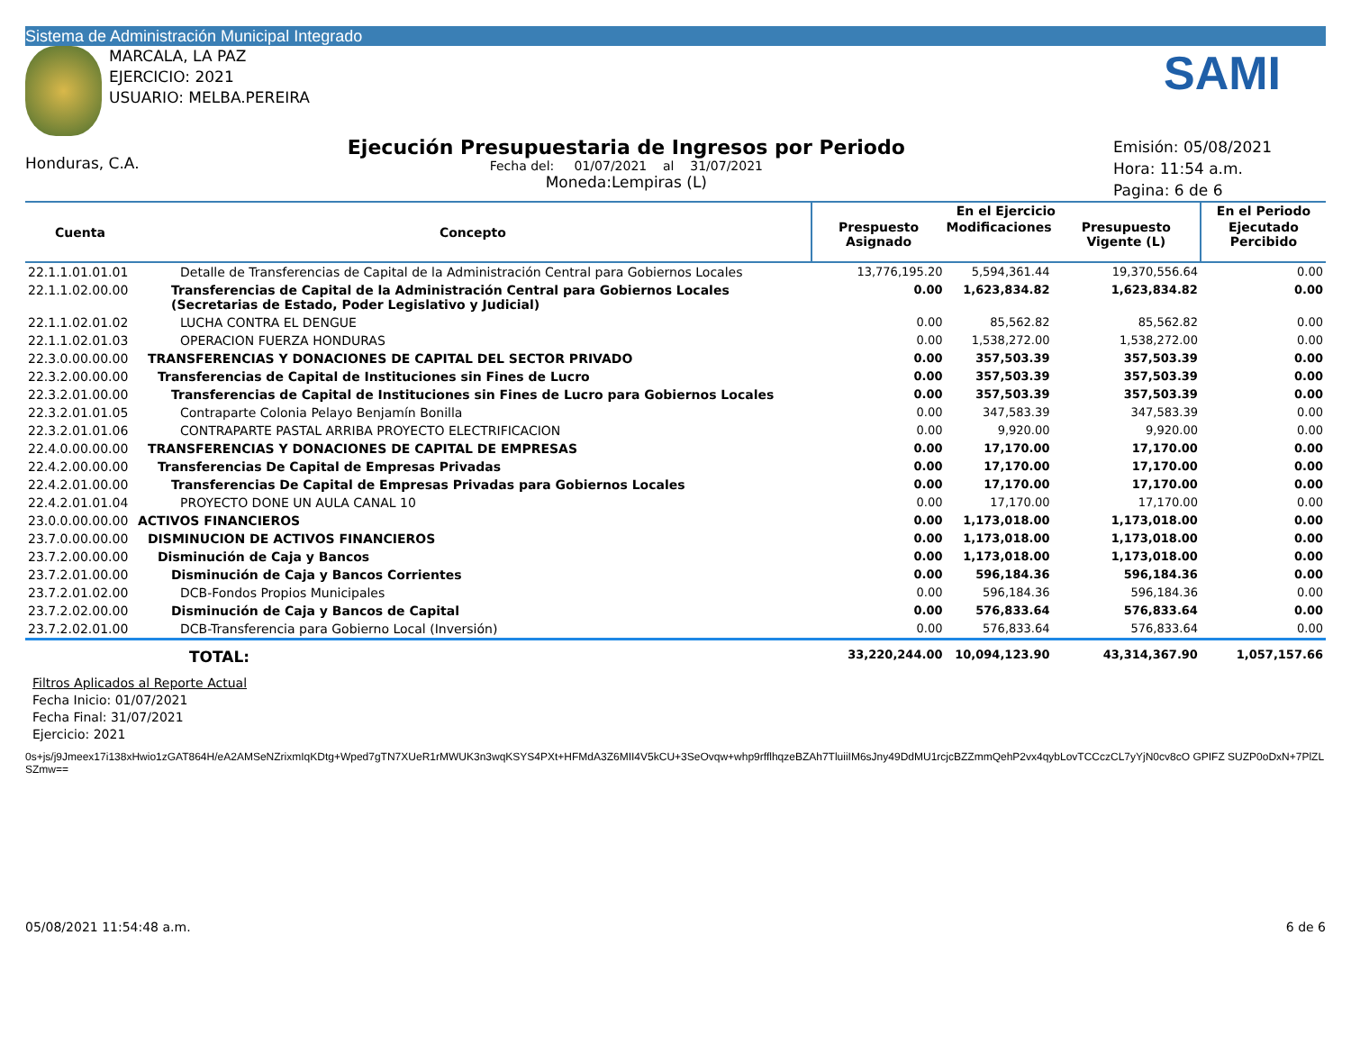Sistema de Administración Municipal Integrado
MARCALA, LA PAZ
EJERCICIO: 2021
USUARIO: MELBA.PEREIRA
SAMI
Honduras, C.A.
Ejecución Presupuestaria de Ingresos por Periodo
Fecha del: 01/07/2021 al 31/07/2021
Moneda:Lempiras (L)
Emisión: 05/08/2021
Hora: 11:54 a.m.
Pagina: 6 de 6
| Cuenta | Concepto | En el Ejercicio | | | En el Periodo |
| --- | --- | --- | --- | --- | --- |
| | | Prespuesto Asignado | Modificaciones | Presupuesto Vigente (L) | Ejecutado Percibido |
| 22.1.1.01.01.01 | Detalle de Transferencias de Capital de la Administración Central para Gobiernos Locales | 13,776,195.20 | 5,594,361.44 | 19,370,556.64 | 0.00 |
| 22.1.1.02.00.00 | Transferencias de Capital de la Administración Central para Gobiernos Locales (Secretarias de Estado, Poder Legislativo y Judicial) | 0.00 | 1,623,834.82 | 1,623,834.82 | 0.00 |
| 22.1.1.02.01.02 | LUCHA CONTRA EL DENGUE | 0.00 | 85,562.82 | 85,562.82 | 0.00 |
| 22.1.1.02.01.03 | OPERACION FUERZA HONDURAS | 0.00 | 1,538,272.00 | 1,538,272.00 | 0.00 |
| 22.3.0.00.00.00 | TRANSFERENCIAS Y DONACIONES DE CAPITAL DEL SECTOR PRIVADO | 0.00 | 357,503.39 | 357,503.39 | 0.00 |
| 22.3.2.00.00.00 | Transferencias de Capital de Instituciones sin Fines de Lucro | 0.00 | 357,503.39 | 357,503.39 | 0.00 |
| 22.3.2.01.00.00 | Transferencias de Capital de Instituciones sin Fines de Lucro para Gobiernos Locales | 0.00 | 357,503.39 | 357,503.39 | 0.00 |
| 22.3.2.01.01.05 | Contraparte Colonia Pelayo Benjamín Bonilla | 0.00 | 347,583.39 | 347,583.39 | 0.00 |
| 22.3.2.01.01.06 | CONTRAPARTE PASTAL ARRIBA PROYECTO ELECTRIFICACION | 0.00 | 9,920.00 | 9,920.00 | 0.00 |
| 22.4.0.00.00.00 | TRANSFERENCIAS Y DONACIONES DE CAPITAL DE EMPRESAS | 0.00 | 17,170.00 | 17,170.00 | 0.00 |
| 22.4.2.00.00.00 | Transferencias De Capital de Empresas Privadas | 0.00 | 17,170.00 | 17,170.00 | 0.00 |
| 22.4.2.01.00.00 | Transferencias De Capital de Empresas Privadas para Gobiernos Locales | 0.00 | 17,170.00 | 17,170.00 | 0.00 |
| 22.4.2.01.01.04 | PROYECTO DONE UN AULA CANAL 10 | 0.00 | 17,170.00 | 17,170.00 | 0.00 |
| 23.0.0.00.00.00 | ACTIVOS FINANCIEROS | 0.00 | 1,173,018.00 | 1,173,018.00 | 0.00 |
| 23.7.0.00.00.00 | DISMINUCION DE ACTIVOS FINANCIEROS | 0.00 | 1,173,018.00 | 1,173,018.00 | 0.00 |
| 23.7.2.00.00.00 | Disminución de Caja y Bancos | 0.00 | 1,173,018.00 | 1,173,018.00 | 0.00 |
| 23.7.2.01.00.00 | Disminución de Caja y Bancos Corrientes | 0.00 | 596,184.36 | 596,184.36 | 0.00 |
| 23.7.2.01.02.00 | DCB-Fondos Propios Municipales | 0.00 | 596,184.36 | 596,184.36 | 0.00 |
| 23.7.2.02.00.00 | Disminución de Caja y Bancos de Capital | 0.00 | 576,833.64 | 576,833.64 | 0.00 |
| 23.7.2.02.01.00 | DCB-Transferencia para Gobierno Local (Inversión) | 0.00 | 576,833.64 | 576,833.64 | 0.00 |
| | TOTAL: | 33,220,244.00 | 10,094,123.90 | 43,314,367.90 | 1,057,157.66 |
Filtros Aplicados al Reporte Actual
Fecha Inicio: 01/07/2021
Fecha Final: 31/07/2021
Ejercicio: 2021
0s+js/j9Jmeex17i138xHwio1zGAT864H/eA2AMSeNZrixmIqKDtg+Wped7gTN7XUeR1rMWUK3n3wqKSYS4PXt+HFMdA3Z6MII4V5kCU+3SeOvqw+whp9rfflhqzeBZAh7TluiiIM6sJny49DdMU1rcjcBZZmmQehP2vx4qybLovTCCczCL7yYjN0cv8cO GPIFZ SUZP0oDxN+7PlZLSZmw==
05/08/2021 11:54:48 a.m. 6 de 6